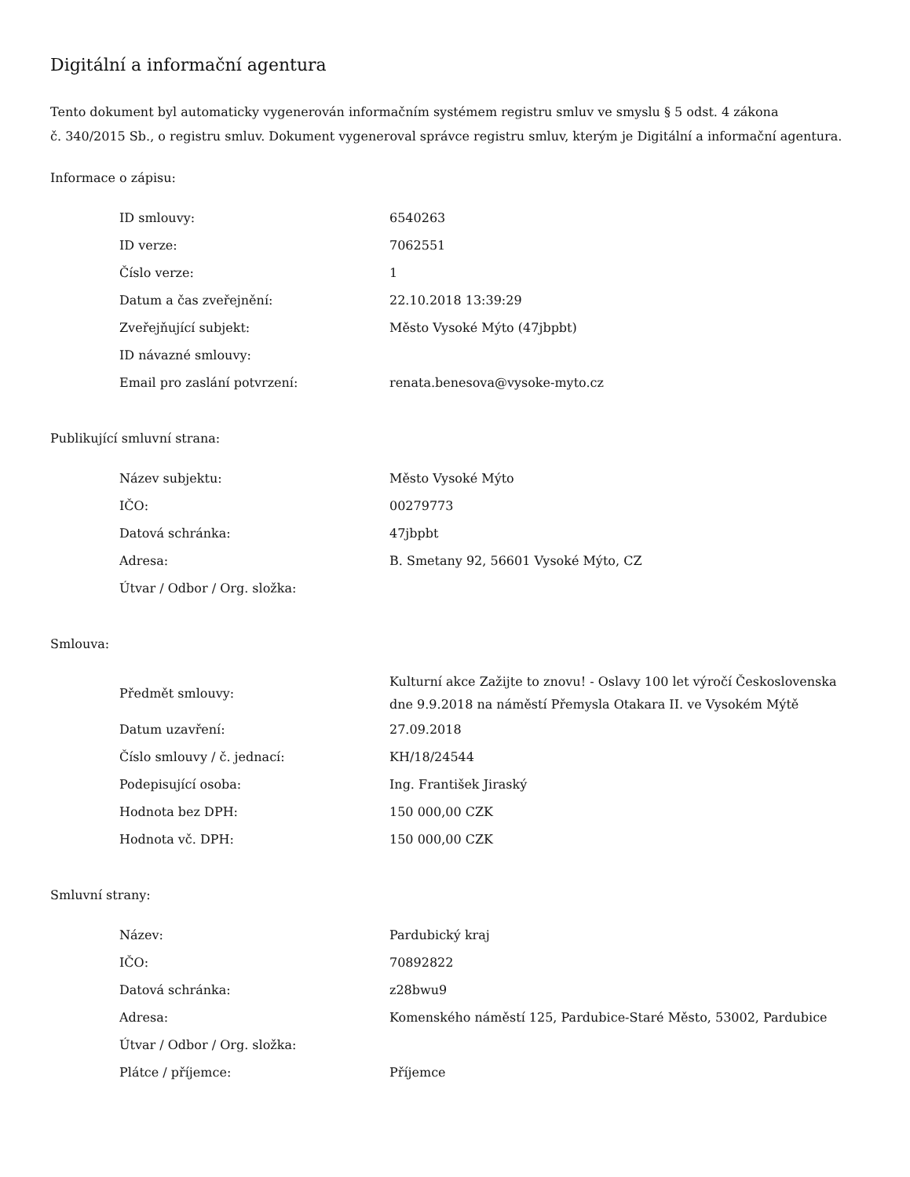Digitální a informační agentura
Tento dokument byl automaticky vygenerován informačním systémem registru smluv ve smyslu § 5 odst. 4 zákona
č. 340/2015 Sb., o registru smluv. Dokument vygeneroval správce registru smluv, kterým je Digitální a informační agentura.
Informace o zápisu:
| ID smlouvy: | 6540263 |
| ID verze: | 7062551 |
| Číslo verze: | 1 |
| Datum a čas zveřejnění: | 22.10.2018 13:39:29 |
| Zveřejňující subjekt: | Město Vysoké Mýto (47jbpbt) |
| ID návazné smlouvy: | |
| Email pro zaslání potvrzení: | renata.benesova@vysoke-myto.cz |
Publikující smluvní strana:
| Název subjektu: | Město Vysoké Mýto |
| IČO: | 00279773 |
| Datová schránka: | 47jbpbt |
| Adresa: | B. Smetany 92, 56601 Vysoké Mýto, CZ |
| Útvar / Odbor / Org. složka: | |
Smlouva:
| Předmět smlouvy: | Kulturní akce Zažijte to znovu! - Oslavy 100 let výročí Československa dne 9.9.2018 na náměstí Přemysla Otakara II. ve Vysokém Mýtě |
| Datum uzavření: | 27.09.2018 |
| Číslo smlouvy / č. jednací: | KH/18/24544 |
| Podepisující osoba: | Ing. František Jiraský |
| Hodnota bez DPH: | 150 000,00 CZK |
| Hodnota vč. DPH: | 150 000,00 CZK |
Smluvní strany:
| Název: | Pardubický kraj |
| IČO: | 70892822 |
| Datová schránka: | z28bwu9 |
| Adresa: | Komenského náměstí 125, Pardubice-Staré Město, 53002, Pardubice |
| Útvar / Odbor / Org. složka: | |
| Plátce / příjemce: | Příjemce |